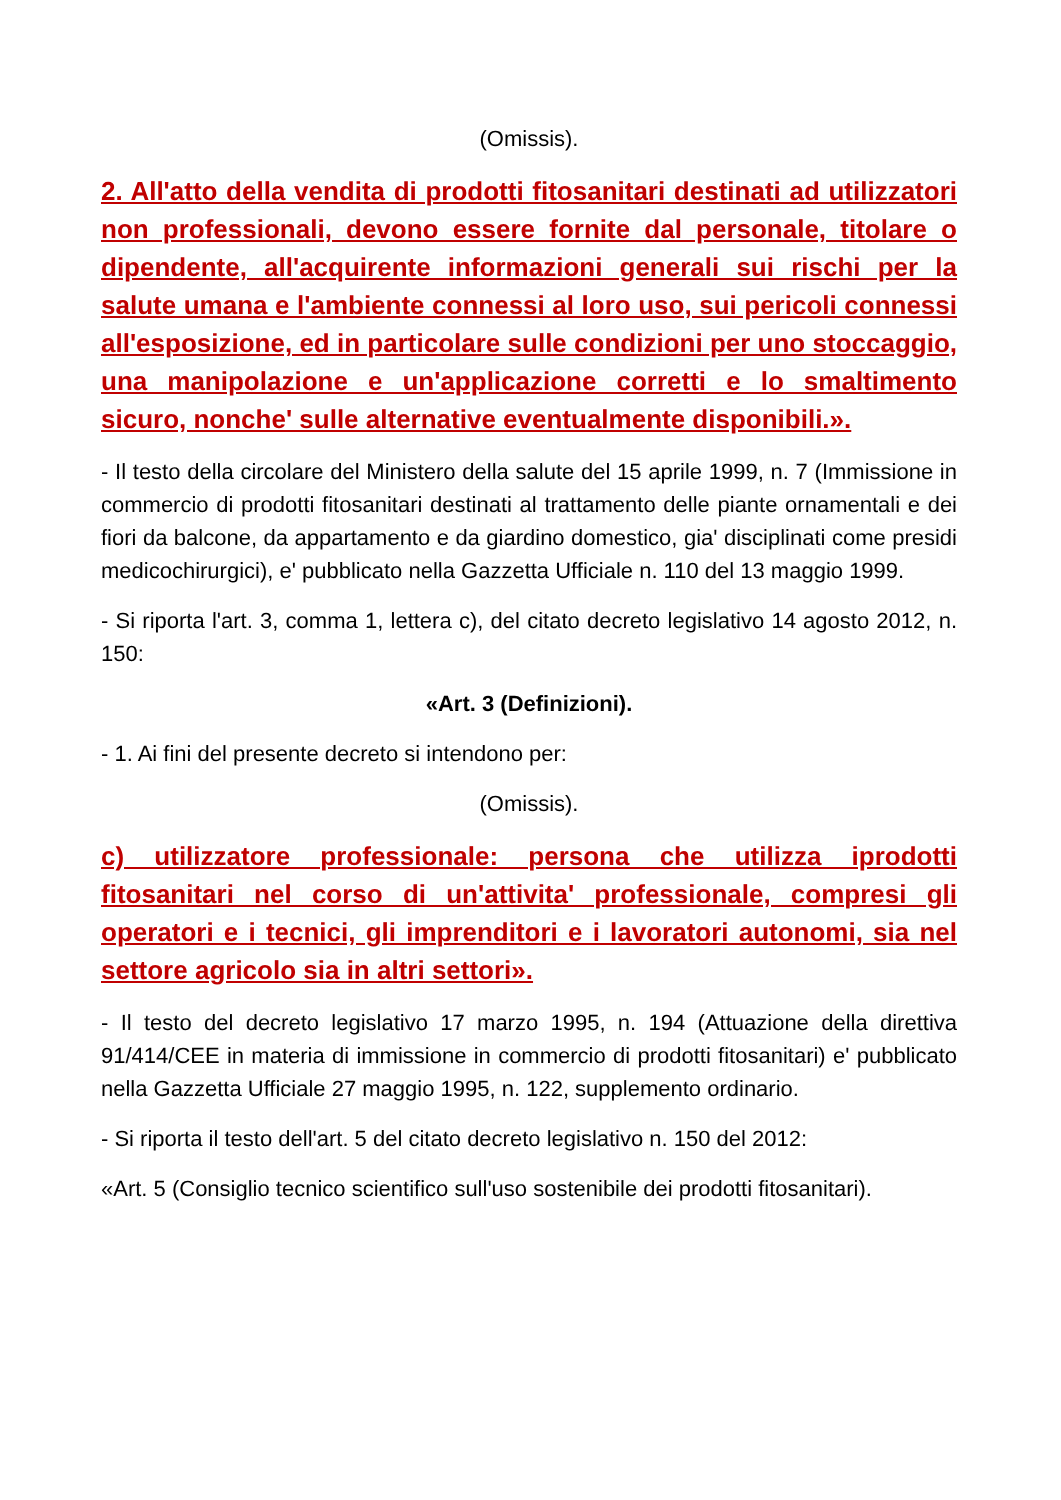(Omissis).
2. All'atto della vendita di prodotti fitosanitari destinati ad utilizzatori non professionali, devono essere fornite dal personale, titolare o dipendente, all'acquirente informazioni generali sui rischi per la salute umana e l'ambiente connessi al loro uso, sui pericoli connessi all'esposizione, ed in particolare sulle condizioni per uno stoccaggio, una manipolazione e un'applicazione corretti e lo smaltimento sicuro, nonche' sulle alternative eventualmente disponibili.».
- Il testo della circolare del Ministero della salute del 15 aprile 1999, n. 7 (Immissione in commercio di prodotti fitosanitari destinati al trattamento delle piante ornamentali e dei fiori da balcone, da appartamento e da giardino domestico, gia' disciplinati come presidi medicochirurgici), e' pubblicato nella Gazzetta Ufficiale n. 110 del 13 maggio 1999.
- Si riporta l'art. 3, comma 1, lettera c), del citato decreto legislativo 14 agosto 2012, n. 150:
«Art. 3 (Definizioni).
- 1. Ai fini del presente decreto si intendono per:
(Omissis).
c) utilizzatore professionale: persona che utilizza iprodotti fitosanitari nel corso di un'attivita' professionale, compresi gli operatori e i tecnici, gli imprenditori e i lavoratori autonomi, sia nel settore agricolo sia in altri settori».
- Il testo del decreto legislativo 17 marzo 1995, n. 194 (Attuazione della direttiva 91/414/CEE in materia di immissione in commercio di prodotti fitosanitari) e' pubblicato nella Gazzetta Ufficiale 27 maggio 1995, n. 122, supplemento ordinario.
- Si riporta il testo dell'art. 5 del citato decreto legislativo n. 150 del 2012:
«Art. 5 (Consiglio tecnico scientifico sull'uso sostenibile dei prodotti fitosanitari).